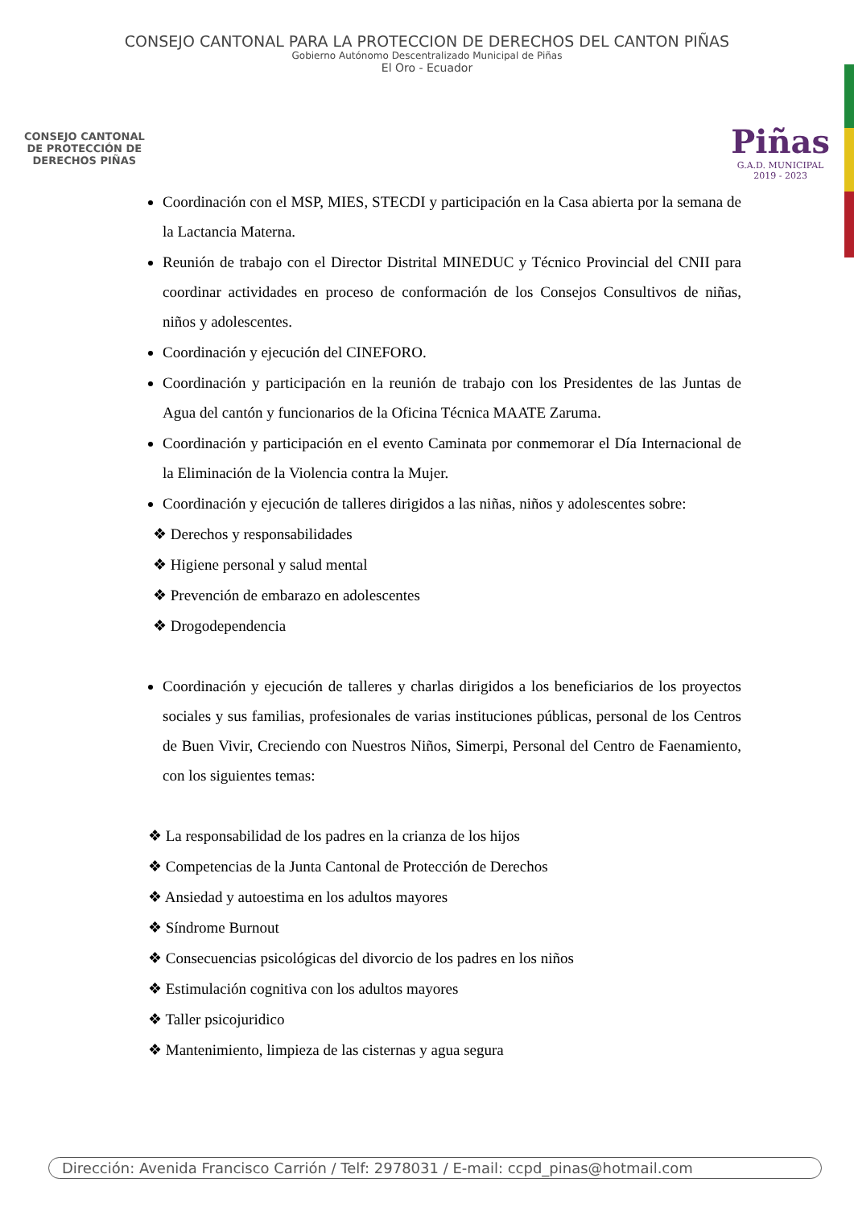CONSEJO CANTONAL PARA LA PROTECCION DE DERECHOS DEL CANTON PIÑAS
Gobierno Autónomo Descentralizado Municipal de Piñas
El Oro - Ecuador
CONSEJO CANTONAL
DE PROTECCIÓN DE
DERECHOS PIÑAS
Piñas
G.A.D. MUNICIPAL
2019 - 2023
Coordinación con el MSP, MIES, STECDI y participación en la Casa abierta por la semana de la Lactancia Materna.
Reunión de trabajo con el Director Distrital MINEDUC y Técnico Provincial del CNII para coordinar actividades en proceso de conformación de los Consejos Consultivos de niñas, niños y adolescentes.
Coordinación y ejecución del CINEFORO.
Coordinación y participación en la reunión de trabajo con los Presidentes de las Juntas de Agua del cantón y funcionarios de la Oficina Técnica MAATE Zaruma.
Coordinación y participación en el evento Caminata por conmemorar el Día Internacional de la Eliminación de la Violencia contra la Mujer.
Coordinación y ejecución de talleres dirigidos a las niñas, niños y adolescentes sobre:
❖ Derechos y responsabilidades
❖ Higiene personal y salud mental
❖ Prevención de embarazo en adolescentes
❖ Drogodependencia
Coordinación y ejecución de talleres y charlas dirigidos a los beneficiarios de los proyectos sociales y sus familias, profesionales de varias instituciones públicas, personal de los Centros de Buen Vivir, Creciendo con Nuestros Niños, Simerpi, Personal del Centro de Faenamiento, con los siguientes temas:
❖ La responsabilidad de los padres en la crianza de los hijos
❖ Competencias de la Junta Cantonal de Protección de Derechos
❖ Ansiedad y autoestima en los adultos mayores
❖ Síndrome Burnout
❖ Consecuencias psicológicas del divorcio de los padres en los niños
❖ Estimulación cognitiva con los adultos mayores
❖ Taller psicojuridico
❖ Mantenimiento, limpieza de las cisternas y agua segura
Dirección: Avenida Francisco Carrión / Telf: 2978031 / E-mail: ccpd_pinas@hotmail.com